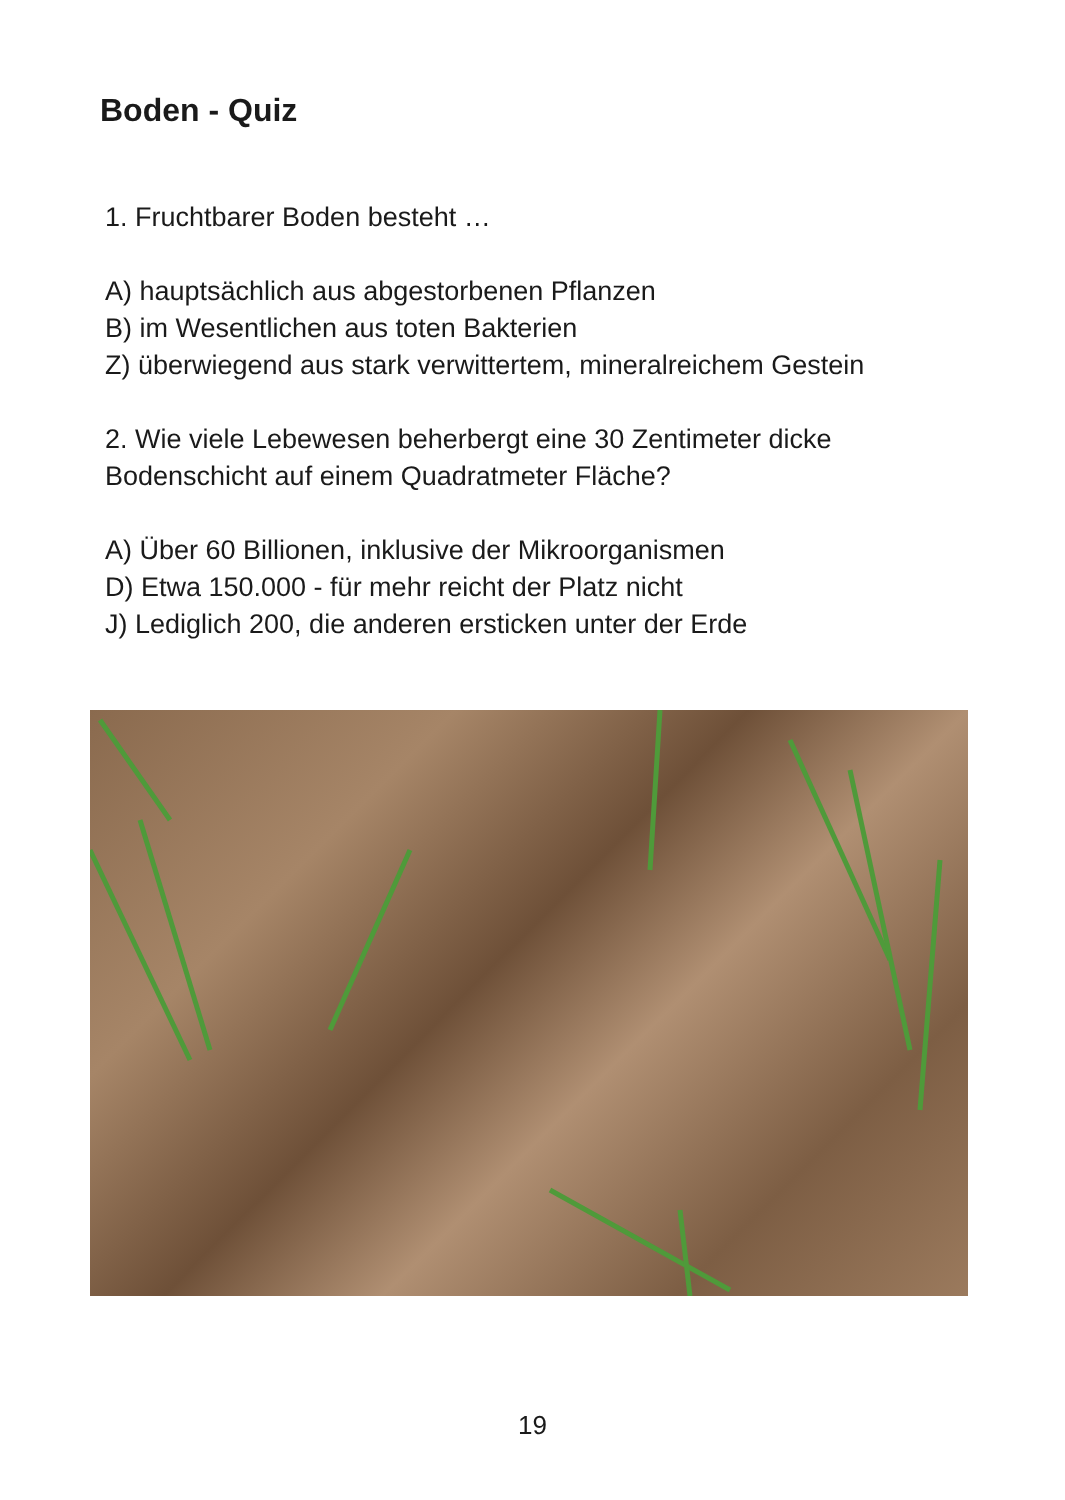Boden - Quiz
1. Fruchtbarer Boden besteht …
A) hauptsächlich aus abgestorbenen Pflanzen
B) im Wesentlichen aus toten Bakterien
Z) überwiegend aus stark verwittertem, mineralreichem Gestein
2. Wie viele Lebewesen beherbergt eine 30 Zentimeter dicke
Bodenschicht auf einem Quadratmeter Fläche?
A) Über 60 Billionen, inklusive der Mikroorganismen
D) Etwa 150.000 - für mehr reicht der Platz nicht
J) Lediglich 200, die anderen ersticken unter der Erde
19